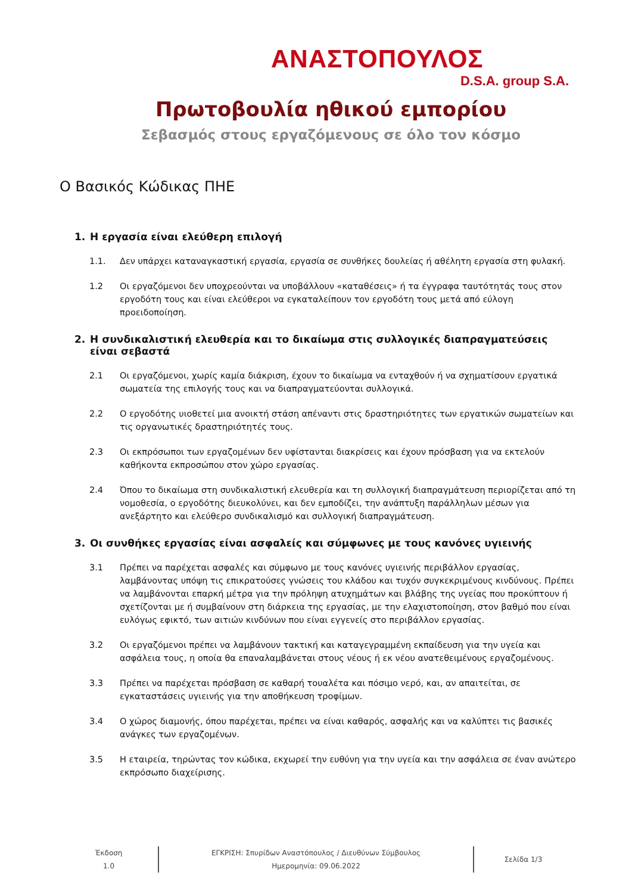ΑΝΑΣΤΟΠΟΥΛΟΣ
D.S.A. group S.A.
Πρωτοβουλία ηθικού εμπορίου
Σεβασμός στους εργαζόμενους σε όλο τον κόσμο
Ο Βασικός Κώδικας ΠΗΕ
1. Η εργασία είναι ελεύθερη επιλογή
1.1. Δεν υπάρχει καταναγκαστική εργασία, εργασία σε συνθήκες δουλείας ή αθέλητη εργασία στη φυλακή.
1.2 Οι εργαζόμενοι δεν υποχρεούνται να υποβάλλουν «καταθέσεις» ή τα έγγραφα ταυτότητάς τους στον εργοδότη τους και είναι ελεύθεροι να εγκαταλείπουν τον εργοδότη τους μετά από εύλογη προειδοποίηση.
2. Η συνδικαλιστική ελευθερία και το δικαίωμα στις συλλογικές διαπραγματεύσεις είναι σεβαστά
2.1 Οι εργαζόμενοι, χωρίς καμία διάκριση, έχουν το δικαίωμα να ενταχθούν ή να σχηματίσουν εργατικά σωματεία της επιλογής τους και να διαπραγματεύονται συλλογικά.
2.2 Ο εργοδότης υιοθετεί μια ανοικτή στάση απέναντι στις δραστηριότητες των εργατικών σωματείων και τις οργανωτικές δραστηριότητές τους.
2.3 Οι εκπρόσωποι των εργαζομένων δεν υφίστανται διακρίσεις και έχουν πρόσβαση για να εκτελούν καθήκοντα εκπροσώπου στον χώρο εργασίας.
2.4 Όπου το δικαίωμα στη συνδικαλιστική ελευθερία και τη συλλογική διαπραγμάτευση περιορίζεται από τη νομοθεσία, ο εργοδότης διευκολύνει, και δεν εμποδίζει, την ανάπτυξη παράλληλων μέσων για ανεξάρτητο και ελεύθερο συνδικαλισμό και συλλογική διαπραγμάτευση.
3. Οι συνθήκες εργασίας είναι ασφαλείς και σύμφωνες με τους κανόνες υγιεινής
3.1 Πρέπει να παρέχεται ασφαλές και σύμφωνο με τους κανόνες υγιεινής περιβάλλον εργασίας, λαμβάνοντας υπόψη τις επικρατούσες γνώσεις του κλάδου και τυχόν συγκεκριμένους κινδύνους. Πρέπει να λαμβάνονται επαρκή μέτρα για την πρόληψη ατυχημάτων και βλάβης της υγείας που προκύπτουν ή σχετίζονται με ή συμβαίνουν στη διάρκεια της εργασίας, με την ελαχιστοποίηση, στον βαθμό που είναι ευλόγως εφικτό, των αιτιών κινδύνων που είναι εγγενείς στο περιβάλλον εργασίας.
3.2 Οι εργαζόμενοι πρέπει να λαμβάνουν τακτική και καταγεγραμμένη εκπαίδευση για την υγεία και ασφάλεια τους, η οποία θα επαναλαμβάνεται στους νέους ή εκ νέου ανατεθειμένους εργαζομένους.
3.3 Πρέπει να παρέχεται πρόσβαση σε καθαρή τουαλέτα και πόσιμο νερό, και, αν απαιτείται, σε εγκαταστάσεις υγιεινής για την αποθήκευση τροφίμων.
3.4 Ο χώρος διαμονής, όπου παρέχεται, πρέπει να είναι καθαρός, ασφαλής και να καλύπτει τις βασικές ανάγκες των εργαζομένων.
3.5 Η εταιρεία, τηρώντας τον κώδικα, εκχωρεί την ευθύνη για την υγεία και την ασφάλεια σε έναν ανώτερο εκπρόσωπο διαχείρισης.
Έκδοση
1.0
ΕΓΚΡΙΣΗ: Σπυρίδων Αναστόπουλος / Διευθύνων Σύμβουλος
Ημερομηνία: 09.06.2022
Σελίδα 1/3